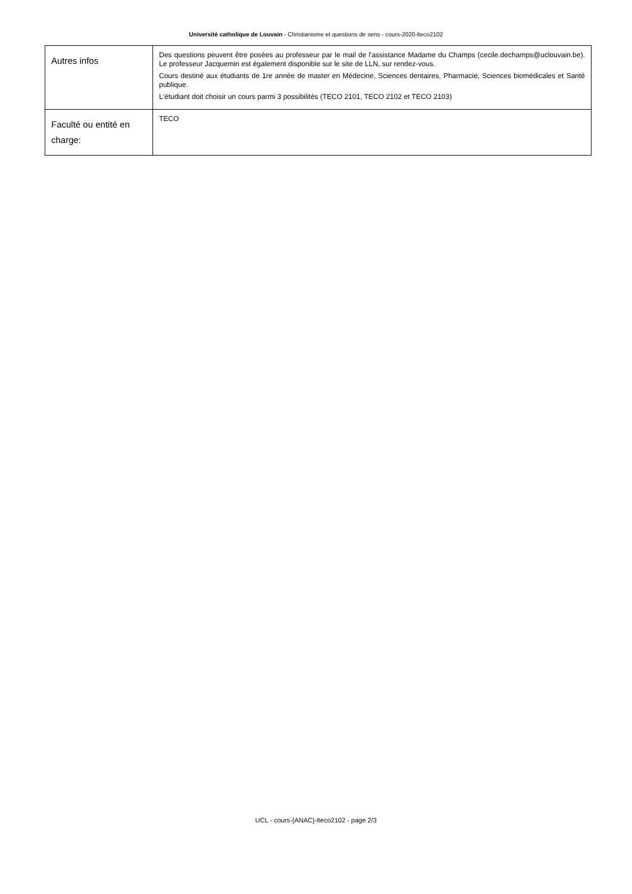Université catholique de Louvain - Christianisme et questions de sens - cours-2020-lteco2102
| Autres infos | Des questions peuvent être posées au professeur par le mail de l'assistance Madame du Champs (cecile.dechamps@uclouvain.be). Le professeur Jacquemin est également disponible sur le site de LLN, sur rendez-vous. Cours destiné aux étudiants de 1re année de master en Médecine, Sciences dentaires, Pharmacie, Sciences biomédicales et Santé publique. L'étudiant doit choisir un cours parmi 3 possibilités (TECO 2101, TECO 2102 et TECO 2103) |
| Faculté ou entité en charge: | TECO |
UCL - cours-{ANAC}-lteco2102 - page 2/3